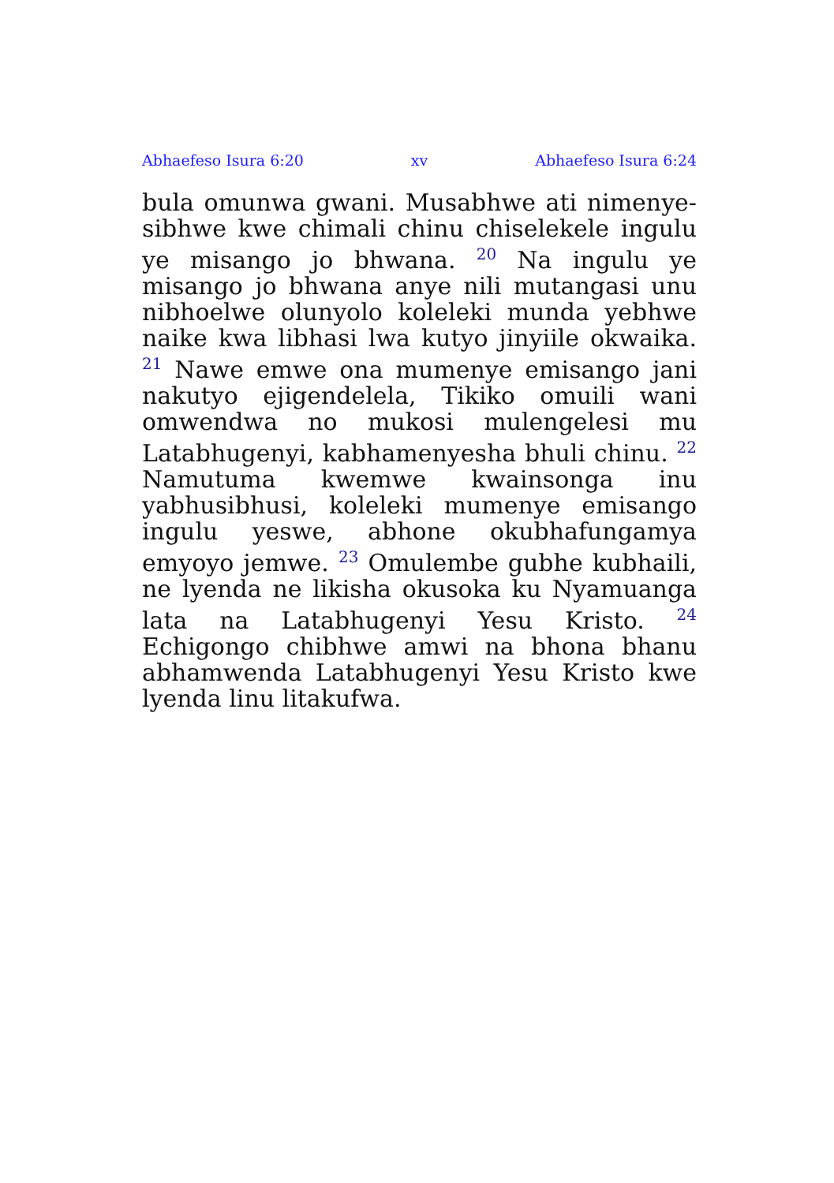Abhaefeso Isura 6:20 xv Abhaefeso Isura 6:24
bula omunwa gwani. Musabhwe ati nimenye­sibhwe kwe chimali chinu chiselekele ingulu ye misango jo bhwana. <sup>20</sup> Na ingulu ye misango jo bhwana anye nili mutangasi unu nibhoelwe olunyolo koleleki munda yebhwe naike kwa lib­hasi lwa kutyo jinyiile okwaika. <sup>21</sup> Nawe emwe ona mumenye emisango jani nakutyo ejigen­delela, Tikiko omuili wani omwendwa no mukosi mulengelesi mu Latabhugenyi, kabhamenyesha bhuli chinu. <sup>22</sup> Namutuma kwemwe kwainsonga inu yabhusibhusi, koleleki mumenye emisango ingulu yeswe, abhone okubhafungamya emyoyo jemwe. <sup>23</sup> Omulembe gubhe kubhaili, ne lyenda ne likisha okusoka ku Nyamuanga lata na Latab­hugenyi Yesu Kristo. <sup>24</sup> Echigongo chibhwe amwi na bhona bhanu abhamwenda Latabhugenyi Yesu Kristo kwe lyenda linu litakufwa.